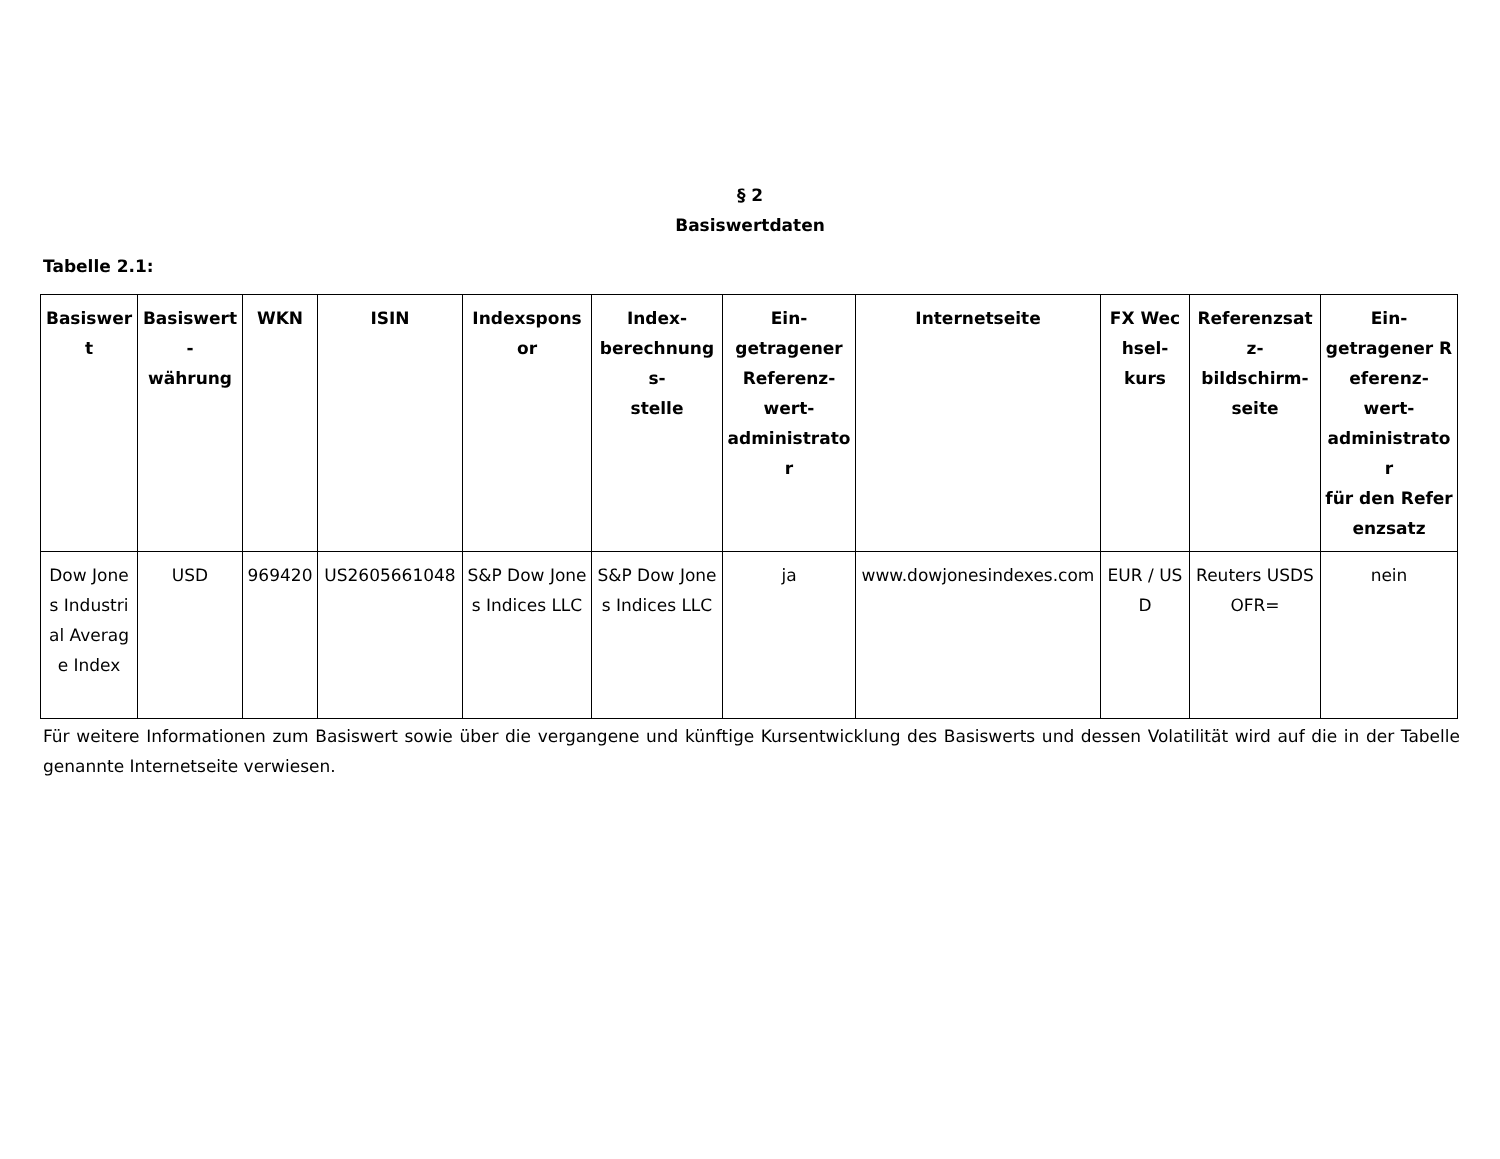§ 2
Basiswertdaten
Tabelle 2.1:
| Basiswert | Basiswert- währung | WKN | ISIN | Indexsponsor | Index- berechnungs- stelle | Ein- getragener Referenz- wert- administrator | Internetseite | FX Wechsel- kurs | Referenzsatz- bildschirm- seite | Ein- getragener Referenz- wert- administrator für den Referenzsatz |
| --- | --- | --- | --- | --- | --- | --- | --- | --- | --- | --- |
| Dow Jones Industrial Average Index | USD | 969420 | US2605661048 | S&P Dow Jones Indices LLC | S&P Dow Jones Indices LLC | ja | www.dowjonesindexes.com | EUR / USD | Reuters USDSOFR= | nein |
Für weitere Informationen zum Basiswert sowie über die vergangene und künftige Kursentwicklung des Basiswerts und dessen Volatilität wird auf die in der Tabelle genannte Internetseite verwiesen.